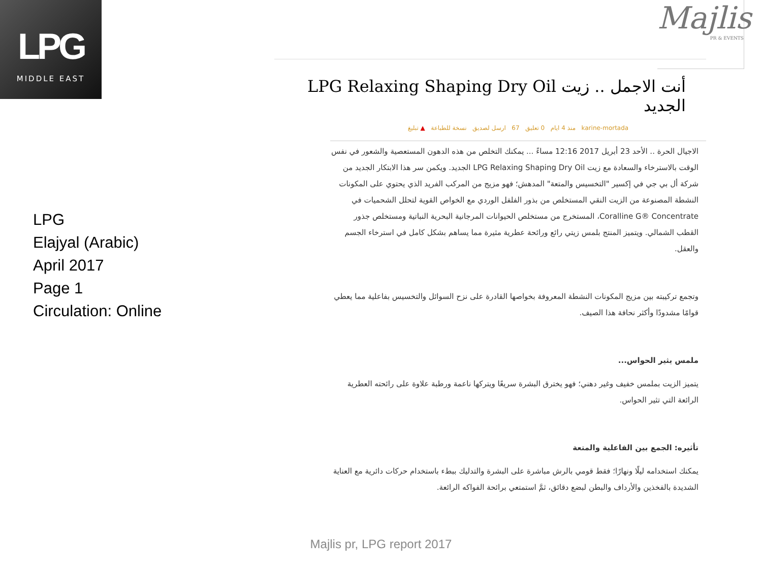LPG
MIDDLE EAST
Majlis
PR & EVENTS
LPG
Elajyal (Arabic)
April 2017
Page 1
Circulation: Online
أنت الاجمل .. زيت LPG Relaxing Shaping Dry Oil الجديد
karine-mortada منذ 4 ايام 0 تعليق 67 ارسل لصديق نسخة للطباعة ▲ تبليغ
الاجيال الحرة .. الأحد 23 أبريل 2017 12:16 مساءً ... يمكنك التخلص من هذه الدهون المستعصية والشعور في نفس الوقت بالاسترخاء والسعادة مع زيت LPG Relaxing Shaping Dry Oil الجديد. ويكمن سر هذا الابتكار الجديد من شركة أل بي جي في إكسير "التخسيس والمتعة" المدهش؛ فهو مزيج من المركب الفريد الذي يحتوي على المكونات النشطة المصنوعة من الزيت النقي المستخلص من بذور الفلفل الوردي مع الخواص القوية لتحلل الشحميات في Coralline G® Concentrate، المستخرج من مستخلص الحيوانات المرجانية البحرية النباتية ومستخلص جذور القطب الشمالي. ويتميز المنتج بلمس زيتي رائع ورائحة عطرية مثيرة مما يساهم بشكل كامل في استرخاء الجسم والعقل.
وتجمع تركيبته بين مزيج المكونات النشطة المعروفة بخواصها القادرة على نزح السوائل والتخسيس بفاعلية مما يعطي قوامًا مشدودًا وأكثر نحافة هذا الصيف.
ملمس يثير الحواس...
يتميز الزيت بملمس خفيف وغير دهني؛ فهو يخترق البشرة سريعًا ويتركها ناعمة ورطبة علاوة على رائحته العطرية الرائعة التي تثير الحواس.
تأثيره: الجمع بين الفاعلية والمتعة
يمكنك استخدامه ليلًا ونهارًا؛ فقط قومي بالرش مباشرة على البشرة والتدليك ببطء باستخدام حركات دائرية مع العناية الشديدة بالفخذين والأرداف والبطن لبضع دقائق، ثمَّ استمتعي برائحة الفواكه الرائعة.
Majlis pr, LPG report 2017